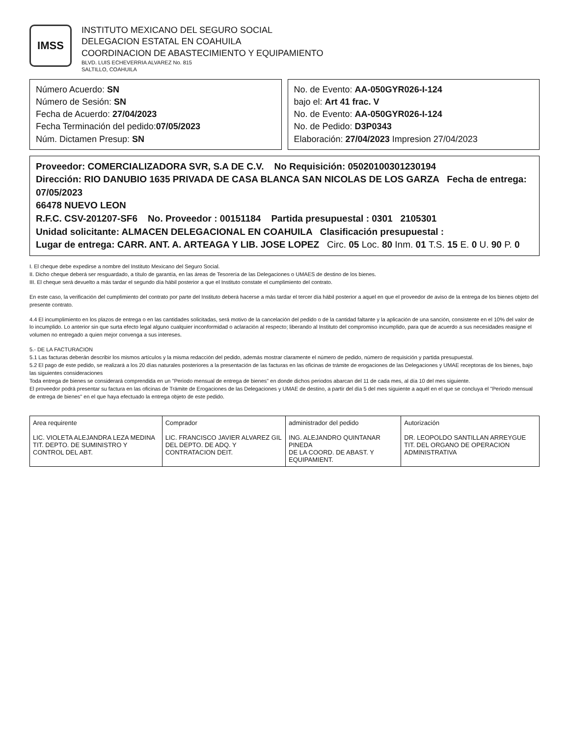IMSS
INSTITUTO MEXICANO DEL SEGURO SOCIAL
DELEGACION ESTATAL EN COAHUILA
COORDINACION DE ABASTECIMIENTO Y EQUIPAMIENTO
BLVD. LUIS ECHEVERRIA ALVAREZ No. 815
SALTILLO, COAHUILA
Número Acuerdo: SN
Número de Sesión: SN
Fecha de Acuerdo: 27/04/2023
Fecha Terminación del pedido:07/05/2023
Núm. Dictamen Presup: SN
No. de Evento: AA-050GYR026-I-124
bajo el: Art 41 frac. V
No. de Evento: AA-050GYR026-I-124
No. de Pedido: D3P0343
Elaboración: 27/04/2023 Impresion 27/04/2023
Proveedor: COMERCIALIZADORA SVR, S.A DE C.V. No Requisición: 050201003012301​94
Dirección: RIO DANUBIO 1635 PRIVADA DE CASA BLANCA SAN NICOLAS DE LOS GARZA Fecha de entrega: 07/05/2023
66478 NUEVO LEON
R.F.C. CSV-201207-SF6 No. Proveedor : 00151184 Partida presupuestal : 0301 2105301
Unidad solicitante: ALMACEN DELEGACIONAL EN COAHUILA Clasificación presupuestal :
Lugar de entrega: CARR. ANT. A. ARTEAGA Y LIB. JOSE LOPEZ Circ. 05 Loc. 80 Inm. 01 T.S. 15 E. 0 U. 90 P. 0
I. El cheque debe expedirse a nombre del Instituto Mexicano del Seguro Social.
II. Dicho cheque deberá ser resguardado, a título de garantía, en las áreas de Tesorería de las Delegaciones o UMAES de destino de los bienes.
III. El cheque será devuelto a más tardar el segundo día hábil posterior a que el Instituto constate el cumplimiento del contrato.
En este caso, la verificación del cumplimiento del contrato por parte del Instituto deberá hacerse a más tardar el tercer día hábil posterior a aquel en que el proveedor de aviso de la entrega de los bienes objeto del presente contrato.
4.4 El incumplimiento en los plazos de entrega o en las cantidades solicitadas, será motivo de la cancelación del pedido o de la cantidad faltante y la aplicación de una sanción, consistente en el 10% del valor de lo incumplido. Lo anterior sin que surta efecto legal alguno cualquier inconformidad o aclaración al respecto; liberando al Instituto del compromiso incumplido, para que de acuerdo a sus necesidades reasigne el volumen no entregado a quien mejor convenga a sus intereses.
5.- DE LA FACTURACION
5.1 Las facturas deberán describir los mismos artículos y la misma redacción del pedido, además mostrar claramente el número de pedido, número de requisición y partida presupuestal.
5.2 El pago de este pedido, se realizará a los 20 días naturales posteriores a la presentación de las facturas en las oficinas de trámite de erogaciones de las Delegaciones y UMAE receptoras de los bienes, bajo las siguientes consideraciones
Toda entrega de bienes se considerará comprendida en un "Periodo mensual de entrega de bienes" en donde dichos periodos abarcan del 11 de cada mes, al día 10 del mes siguiente.
El proveedor podrá presentar su factura en las oficinas de Trámite de Erogaciones de las Delegaciones y UMAE de destino, a partir del día 5 del mes siguiente a aquél en el que se concluya el "Periodo mensual de entrega de bienes" en el que haya efectuado la entrega objeto de este pedido.
| Area requirente LIC. VIOLETA ALEJANDRA LEZA MEDINA TIT. DEPTO. DE SUMINISTRO Y CONTROL DEL ABT. | Comprador LIC. FRANCISCO JAVIER ALVAREZ GIL DEL DEPTO. DE ADQ. Y CONTRATACION DEIT. | administrador del pedido ING. ALEJANDRO QUINTANAR PINEDA DE LA COORD. DE ABAST. Y EQUIPAMIENT. | Autorización DR. LEOPOLDO SANTILLAN ARREYGUE TIT. DEL ORGANO DE OPERACION ADMINISTRATIVA |